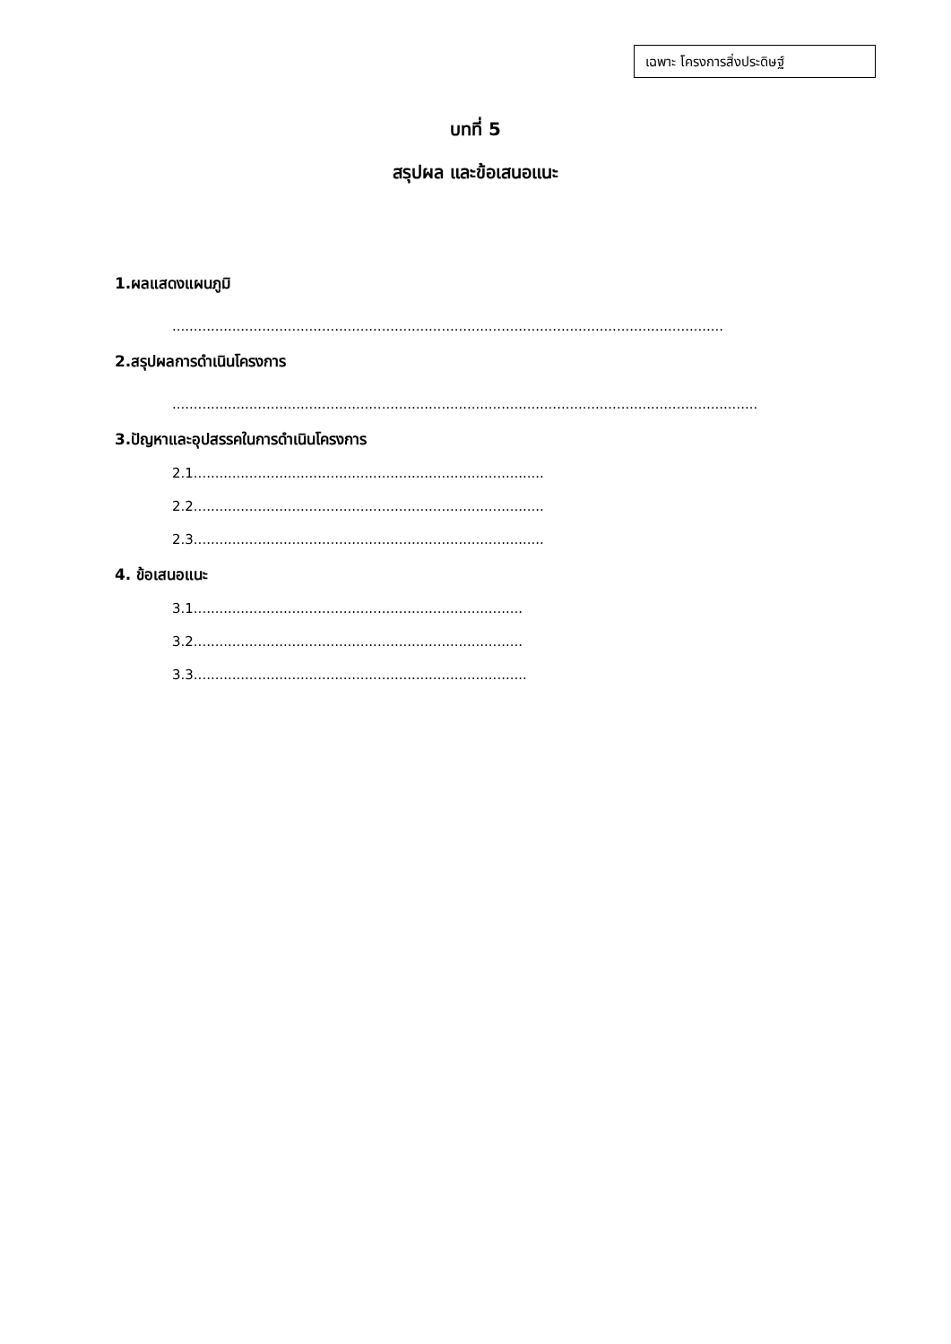เฉพาะ โครงการสิ่งประดิษฐ์
บทที่ 5
สรุปผล และข้อเสนอแนะ
1.ผลแสดงแผนภูมิ
.................................................................................................................................
2.สรุปผลการดำเนินโครงการ
.........................................................................................................................................
3.ปัญหาและอุปสรรคในการดำเนินโครงการ
2.1..................................................................................
2.2..................................................................................
2.3..................................................................................
4. ข้อเสนอแนะ
3.1.............................................................................
3.2.............................................................................
3.3..............................................................................